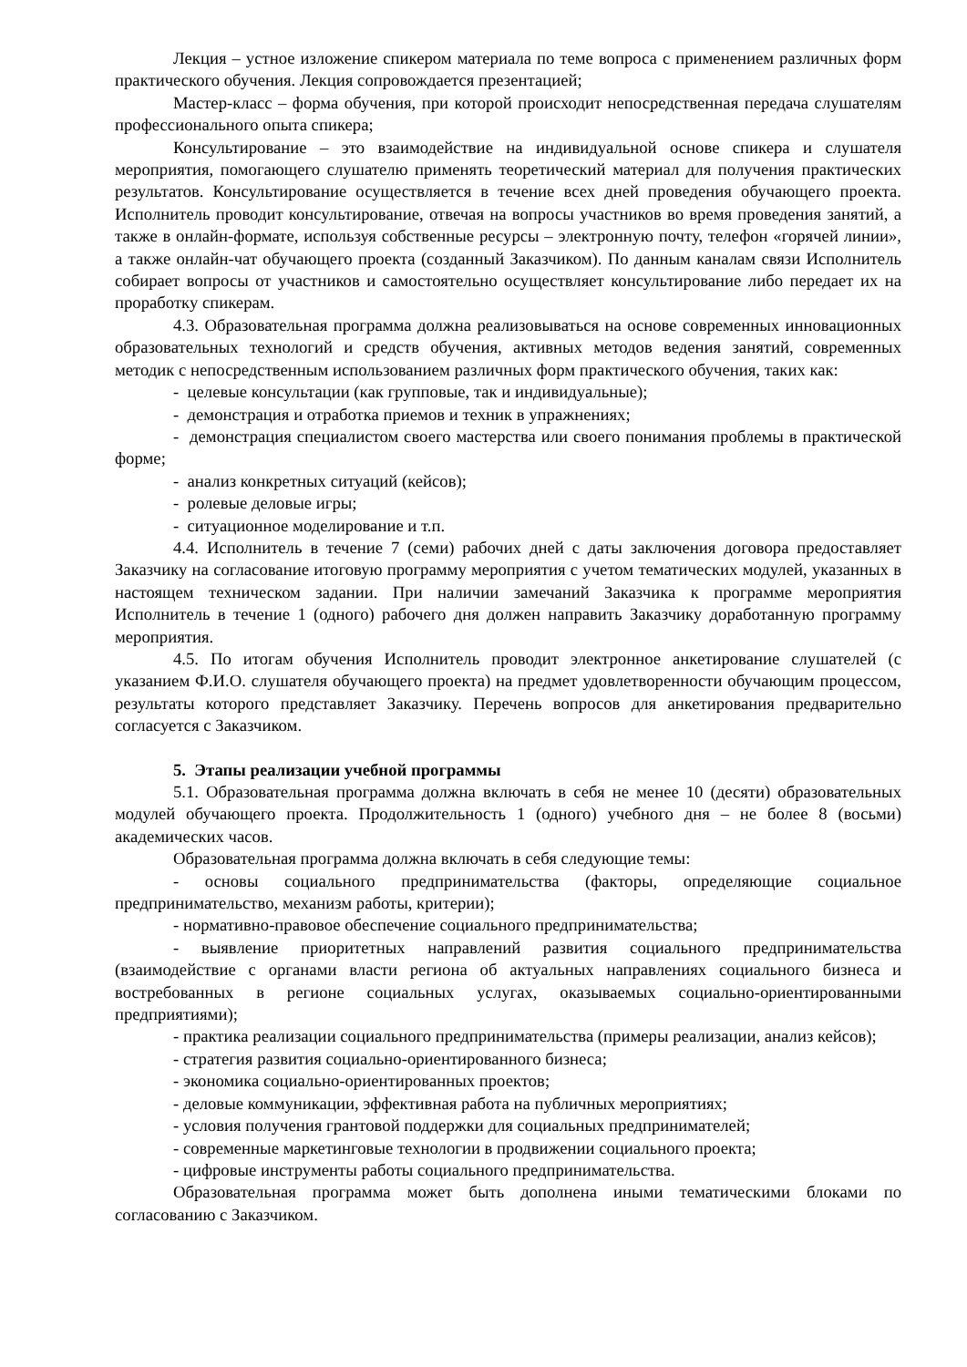Лекция – устное изложение спикером материала по теме вопроса с применением различных форм практического обучения. Лекция сопровождается презентацией;
Мастер-класс – форма обучения, при которой происходит непосредственная передача слушателям профессионального опыта спикера;
Консультирование – это взаимодействие на индивидуальной основе спикера и слушателя мероприятия, помогающего слушателю применять теоретический материал для получения практических результатов. Консультирование осуществляется в течение всех дней проведения обучающего проекта. Исполнитель проводит консультирование, отвечая на вопросы участников во время проведения занятий, а также в онлайн-формате, используя собственные ресурсы – электронную почту, телефон «горячей линии», а также онлайн-чат обучающего проекта (созданный Заказчиком). По данным каналам связи Исполнитель собирает вопросы от участников и самостоятельно осуществляет консультирование либо передает их на проработку спикерам.
4.3. Образовательная программа должна реализовываться на основе современных инновационных образовательных технологий и средств обучения, активных методов ведения занятий, современных методик с непосредственным использованием различных форм практического обучения, таких как:
- целевые консультации (как групповые, так и индивидуальные);
- демонстрация и отработка приемов и техник в упражнениях;
- демонстрация специалистом своего мастерства или своего понимания проблемы в практической форме;
- анализ конкретных ситуаций (кейсов);
- ролевые деловые игры;
- ситуационное моделирование и т.п.
4.4. Исполнитель в течение 7 (семи) рабочих дней с даты заключения договора предоставляет Заказчику на согласование итоговую программу мероприятия с учетом тематических модулей, указанных в настоящем техническом задании. При наличии замечаний Заказчика к программе мероприятия Исполнитель в течение 1 (одного) рабочего дня должен направить Заказчику доработанную программу мероприятия.
4.5. По итогам обучения Исполнитель проводит электронное анкетирование слушателей (с указанием Ф.И.О. слушателя обучающего проекта) на предмет удовлетворенности обучающим процессом, результаты которого представляет Заказчику. Перечень вопросов для анкетирования предварительно согласуется с Заказчиком.
5. Этапы реализации учебной программы
5.1. Образовательная программа должна включать в себя не менее 10 (десяти) образовательных модулей обучающего проекта. Продолжительность 1 (одного) учебного дня – не более 8 (восьми) академических часов.
Образовательная программа должна включать в себя следующие темы:
- основы социального предпринимательства (факторы, определяющие социальное предпринимательство, механизм работы, критерии);
- нормативно-правовое обеспечение социального предпринимательства;
- выявление приоритетных направлений развития социального предпринимательства (взаимодействие с органами власти региона об актуальных направлениях социального бизнеса и востребованных в регионе социальных услугах, оказываемых социально-ориентированными предприятиями);
- практика реализации социального предпринимательства (примеры реализации, анализ кейсов);
- стратегия развития социально-ориентированного бизнеса;
- экономика социально-ориентированных проектов;
- деловые коммуникации, эффективная работа на публичных мероприятиях;
- условия получения грантовой поддержки для социальных предпринимателей;
- современные маркетинговые технологии в продвижении социального проекта;
- цифровые инструменты работы социального предпринимательства.
Образовательная программа может быть дополнена иными тематическими блоками по согласованию с Заказчиком.